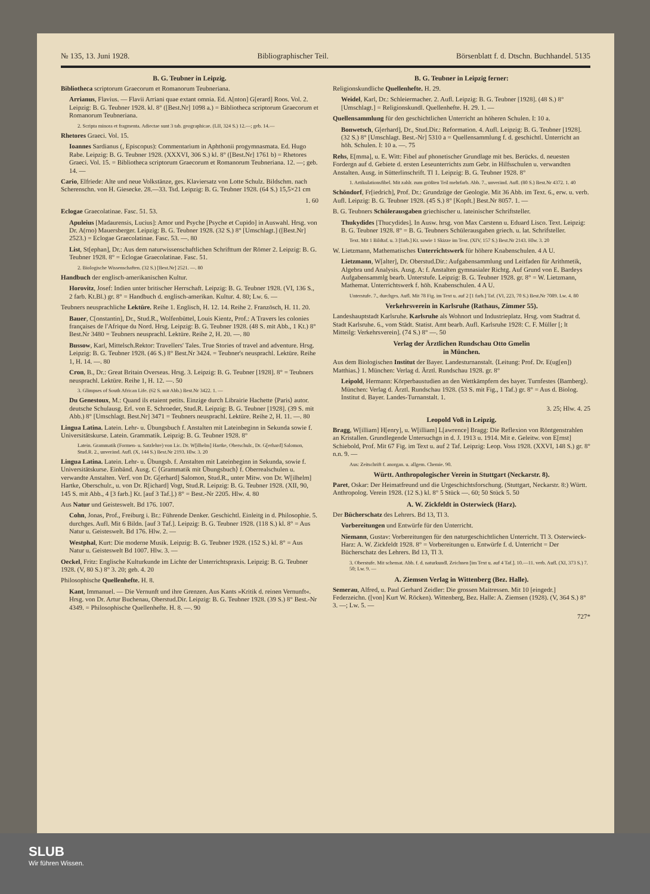№ 135, 13. Juni 1928. Bibliographischer Teil. Börsenblatt f. d. Dtschn. Buchhandel. 5135
B. G. Teubner in Leipzig.
Bibliotheca scriptorum Graecorum et Romanorum Teubneriana.
Arrianus, Flavius. — Flavii Arriani quae extant omnia. Ed. A[nton] G[erard] Roos. Vol. 2. Leipzig: B. G. Teubner 1928. kl. 8° ([Best.Nr] 1098 a.) = Bibliotheca scriptorum Graecorum et Romanorum Teubneriana.
2. Scripta minora et fragmenta. Adiectae sunt 3 tab. geographicae. (LII, 324 S.) 12.—; geb. 14.—
Rhetores Graeci. Vol. 15.
Ioannes Sardianus (, Episcopus): Commentarium in Aphthonii progymnasmata. Ed. Hugo Rabe. Leipzig: B. G. Teubner 1928. (XXXVI, 306 S.) kl. 8° ([Best.Nr] 1761 b) = Rhetores Graeci. Vol. 15. = Bibliotheca scriptorum Graecorum et Romanorum Teubneriana. 12. —; geb. 14. —
Cario, Elfriede: Alte und neue Volkstänze, ges. Klaviersatz von Lotte Schulz. Bildschm. nach Scherenschn. von H. Giesecke. 28.—33. Tsd. Leipzig: B. G. Teubner 1928. (64 S.) 15,5×21 cm
1. 60
Eclogae Graecolatinae. Fasc. 51. 53.
Apuleius [Madaurensis, Lucius]: Amor und Psyche [Psyche et Cupido] in Auswahl. Hrsg. von Dr. A(rno) Mauersberger. Leipzig: B. G. Teubner 1928. (32 S.) 8° [Umschlagt.] ([Best.Nr] 2523.) = Eclogae Graecolatinae. Fasc. 53. —. 80
List, St[ephan], Dr.: Aus dem naturwissenschaftlichen Schrifttum der Römer 2. Leipzig: B. G. Teubner 1928. 8° = Eclogae Graecolatinae. Fasc. 51.
2. Biologische Wissenschaften. (32 S.) [Best.Nr] 2521. —. 80
Handbuch der englisch-amerikanischen Kultur.
Horovitz, Josef: Indien unter britischer Herrschaft. Leipzig: B. G. Teubner 1928. (VI, 136 S., 2 farb. Kt.Bl.) gr. 8° = Handbuch d. englisch-amerikan. Kultur. 4. 80; Lw. 6. —
Teubners neusprachliche Lektüre. Reihe 1. Englisch, H. 12. 14. Reihe 2. Französch, H. 11. 20.
Bauer, C[onstantin], Dr., Stud.R., Wolfenbüttel, Louis Kientz, Prof.: A Travers les colonies françaises de l'Afrique du Nord. Hrsg. Leipzig: B. G. Teubner 1928. (48 S. mit Abb., 1 Kt.) 8° Best.Nr 3480 = Teubners neusprachl. Lektüre. Reihe 2, H. 20. —. 80
Bussow, Karl, Mittelsch.Rektor: Travellers' Tales. True Stories of travel and adventure. Hrsg. Leipzig: B. G. Teubner 1928. (46 S.) 8° Best.Nr 3424. = Teubner's neusprachl. Lektüre. Reihe 1, H. 14. —. 80
Cron, B., Dr.: Great Britain Overseas. Hrsg. 3. Leipzig: B. G. Teubner [1928]. 8° = Teubners neusprachl. Lektüre. Reihe 1, H. 12. —. 50
3. Glimpses of South African Life. (62 S. mit Abb.) Best.Nr 3422. 1. —
Du Genestoux, M.: Quand ils etaient petits. Einzige durch Librairie Hachette ⟨Paris⟩ autor. deutsche Schulausg. Erl. von E. Schroeder, Stud.R. Leipzig: B. G. Teubner [1928]. (39 S. mit Abb.) 8° [Umschlagt. Best.Nr] 3471 = Teubners neusprachl. Lektüre. Reihe 2, H. 11. —. 80
Lingua Latina. Latein. Lehr- u. Übungsbuch f. Anstalten mit Lateinbeginn in Sekunda sowie f. Universitätskurse. Latein. Grammatik. Leipzig: B. G. Teubner 1928. 8°
Latein. Grammatik (Formen- u. Satzlehre) von Lic. Dr. W[ilhelm] Hartke, Oberschulr., Dr. G[erhard] Salomon, Stud.R. 2., unveränd. Aufl. (X, 144 S.) Best.Nr 2193. Hlw. 3. 20
Lingua Latina. Latein. Lehr- u. Übungsb. f. Anstalten mit Lateinbeginn in Sekunda, sowie f. Universitätskurse. Einbänd. Ausg. C ⟨Grammatik mit Übungsbuch⟩ f. Oberrealschulen u. verwandte Anstalten. Verf. von Dr. G[erhard] Salomon, Stud.R., unter Mitw. von Dr. W[ilhelm] Hartke, Oberschulr., u. von Dr. R[ichard] Vogt, Stud.R. Leipzig: B. G. Teubner 1928. (XII, 90, 145 S. mit Abb., 4 [3 farb.] Kt. [auf 3 Taf.].) 8° = Best.-Nr 2205. Hlw. 4. 80
Aus Natur und Geisteswelt. Bd 176. 1007.
Cohn, Jonas, Prof., Freiburg i. Br.: Führende Denker. Geschichtl. Einleitg in d. Philosophie. 5. durchges. Aufl. Mit 6 Bildn. [auf 3 Taf.]. Leipzig: B. G. Teubner 1928. (118 S.) kl. 8° = Aus Natur u. Geisteswelt. Bd 176. Hlw. 2. —
Westphal, Kurt: Die moderne Musik. Leipzig: B. G. Teubner 1928. (152 S.) kl. 8° = Aus Natur u. Geisteswelt Bd 1007. Hlw. 3. —
Oeckel, Fritz: Englische Kulturkunde im Lichte der Unterrichtspraxis. Leipzig: B. G. Teubner 1928. (V, 80 S.) 8° 3. 20; geb. 4. 20
Philosophische Quellenhefte. H. 8.
Kant, Immanuel. — Die Vernunft und ihre Grenzen. Aus Kants »Kritik d. reinen Vernunft«. Hrsg. von Dr. Artur Buchenau, Oberstud.Dir. Leipzig: B. G. Teubner 1928. (39 S.) 8° Best.-Nr 4349. = Philosophische Quellenhefte. H. 8. —. 90
B. G. Teubner in Leipzig ferner:
Religionskundliche Quellenhefte. H. 29.
Weidel, Karl, Dr.: Schleiermacher. 2. Aufl. Leipzig: B. G. Teubner [1928]. (48 S.) 8° [Umschlagt.] = Religionskundl. Quellenhefte. H. 29. 1. —
Quellensammlung für den geschichtlichen Unterricht an höheren Schulen. I: 10 a.
Bonwetsch, G[erhard], Dr., Stud.Dir.: Reformation. 4. Aufl. Leipzig: B. G. Teubner [1928]. (32 S.) 8° [Umschlagt. Best.-Nr] 5310 a = Quellensammlung f. d. geschichtl. Unterricht an höh. Schulen. I: 10 a. —. 75
Rehs, E[mma], u. E. Witt: Fibel auf phonetischer Grundlage mit bes. Berücks. d. neuesten Fordergn auf d. Gebiete d. ersten Leseunterrichts zum Gebr. in Hilfsschulen u. verwandten Anstalten. Ausg. in Sütterlinschrift. Tl 1. Leipzig: B. G. Teubner 1928. 8°
1. Artikulationsfibel. Mit zahlr. zum größten Teil mehrfarb. Abb. 7., unveränd. Aufl. (80 S.) Best.Nr 4372. 1. 40
Schöndorf, Fr[iedrich], Prof. Dr.: Grundzüge der Geologie. Mit 36 Abb. im Text. 6., erw. u. verb. Aufl. Leipzig: B. G. Teubner 1928. (45 S.) 8° [Kopft.] Best.Nr 8057. 1. —
B. G. Teubners Schülerausgaben griechischer u. lateinischer Schriftsteller.
Thukydides [Thucydides]. In Ausw. hrsg. von Max Carstenn u. Eduard Lisco. Text. Leipzig: B. G. Teubner 1928. 8° = B. G. Teubners Schülerausgaben griech. u. lat. Schrifsteller.
Text. Mit 1 Bildtaf. u. 3 [farb.] Kt. sowie 1 Skizze im Text. (XIV, 157 S.) Best.Nr 2143. Hlw. 3. 20
W. Lietzmann, Mathematisches Unterrichtswerk für höhere Knabenschulen. 4 A U.
Lietzmann, W[alter], Dr. Oberstud.Dir.: Aufgabensammlung und Leitfaden für Arithmetik, Algebra und Analysis. Ausg. A: f. Anstalten gymnasialer Richtg. Auf Grund von E. Bardeys Aufgabensammlg bearb. Unterstufe. Leipzig: B. G. Teubner 1928. gr. 8° = W. Lietzmann, Mathemat. Unterrichtswerk f. höh. Knabenschulen. 4 A U.
Unterstufe. 7., durchges. Aufl. Mit 78 Fig. im Text u. auf 2 [1 farb.] Taf. (VI, 223, 70 S.) Best.Nr 7089. Lw. 4. 80
Verkehrsverein in Karlsruhe (Rathaus, Zimmer 55).
Landeshauptstadt Karlsruhe. Karlsruhe als Wohnort und Industrieplatz. Hrsg. vom Stadtrat d. Stadt Karlsruhe. 6., vom Städt. Statist. Amt bearb. Aufl. Karlsruhe 1928: C. F. Müller [; lt Mitteilg: Verkehrsverein]. (74 S.) 8° —. 50
Verlag der Ärztlichen Rundschau Otto Gmelin
in München.
Aus dem Biologischen Institut der Bayer. Landesturnanstalt. ⟨Leitung: Prof. Dr. E(ug[en]) Matthias.⟩ 1. München: Verlag d. Ärztl. Rundschau 1928. gr. 8°
Leipold, Hermann: Körperbaustudien an den Wettkämpfern des bayer. Turnfestes ⟨Bamberg⟩. München: Verlag d. Ärztl. Rundschau 1928. (53 S. mit Fig., 1 Taf.) gr. 8° = Aus d. Biolog. Institut d. Bayer. Landes-Turnanstalt. 1.
3. 25; Hlw. 4. 25
Leopold Voß in Leipzig.
Bragg, W[illiam] H[enry], u. W[illiam] L[awrence] Bragg: Die Reflexion von Röntgenstrahlen an Kristallen. Grundlegende Untersuchgn in d. J. 1913 u. 1914. Mit e. Geleitw. von E[rnst] Schiebold, Prof. Mit 67 Fig. im Text u. auf 2 Taf. Leipzig: Leop. Voss 1928. (XXVI, 148 S.) gr. 8° n.n. 9. —
Aus: Zeitschrift f. anorgan. u. allgem. Chemie. 90.
Württ. Anthropologischer Verein in Stuttgart (Neckarstr. 8).
Paret, Oskar: Der Heimatfreund und die Urgeschichtsforschung. (Stuttgart, Neckarstr. 8:) Württ. Anthropolog. Verein 1928. (12 S.) kl. 8° 5 Stück —. 60; 50 Stück 5. 50
A. W. Zickfeldt in Osterwieck (Harz).
Der Bücherschatz des Lehrers. Bd 13, Tl 3.
Vorbereitungen und Entwürfe für den Unterricht.
Niemann, Gustav: Vorbereitungen für den naturgeschichtlichen Unterricht. Tl 3. Osterwieck-Harz: A. W. Zickfeldt 1928. 8° = Vorbereitungen u. Entwürfe f. d. Unterricht = Der Bücherschatz des Lehrers. Bd 13, Tl 3.
3. Oberstufe. Mit schemat. Abb. f. d. naturkundl. Zeichnen [im Text u. auf 4 Taf.]. 10.—11. verb. Aufl. (XI, 373 S.) 7. 50; Lw. 9. —
A. Ziemsen Verlag in Wittenberg (Bez. Halle).
Semerau, Alfred, u. Paul Gerhard Zeidler: Die grossen Maitressen. Mit 10 [eingedr.] Federzeichn. ([von] Kurt W. Röcken). Wittenberg, Bez. Halle: A. Ziemsen (1928). (V, 364 S.) 8° 3. —; Lw. 5. —
727*
SLUB
Wir führen Wissen.